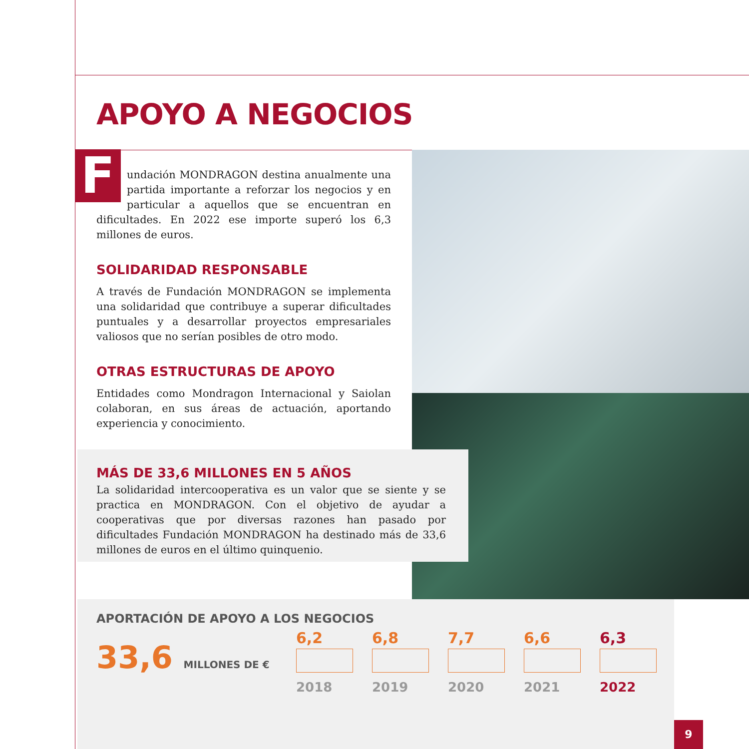APOYO A NEGOCIOS
Fundación MONDRAGON destina anualmente una partida importante a reforzar los negocios y en particular a aquellos que se encuentran en dificultades. En 2022 ese importe superó los 6,3 millones de euros.
SOLIDARIDAD RESPONSABLE
A través de Fundación MONDRAGON se implementa una solidaridad que contribuye a superar dificultades puntuales y a desarrollar proyectos empresariales valiosos que no serían posibles de otro modo.
OTRAS ESTRUCTURAS DE APOYO
Entidades como Mondragon Internacional y Saiolan colaboran, en sus áreas de actuación, aportando experiencia y conocimiento.
MÁS DE 33,6 MILLONES EN 5 AÑOS
La solidaridad intercooperativa es un valor que se siente y se practica en MONDRAGON. Con el objetivo de ayudar a cooperativas que por diversas razones han pasado por dificultades Fundación MONDRAGON ha destinado más de 33,6 millones de euros en el último quinquenio.
APORTACIÓN DE APOYO A LOS NEGOCIOS
33,6 MILLONES DE €
6,2
2018
6,8
2019
7,7
2020
6,6
2021
6,3
2022
9